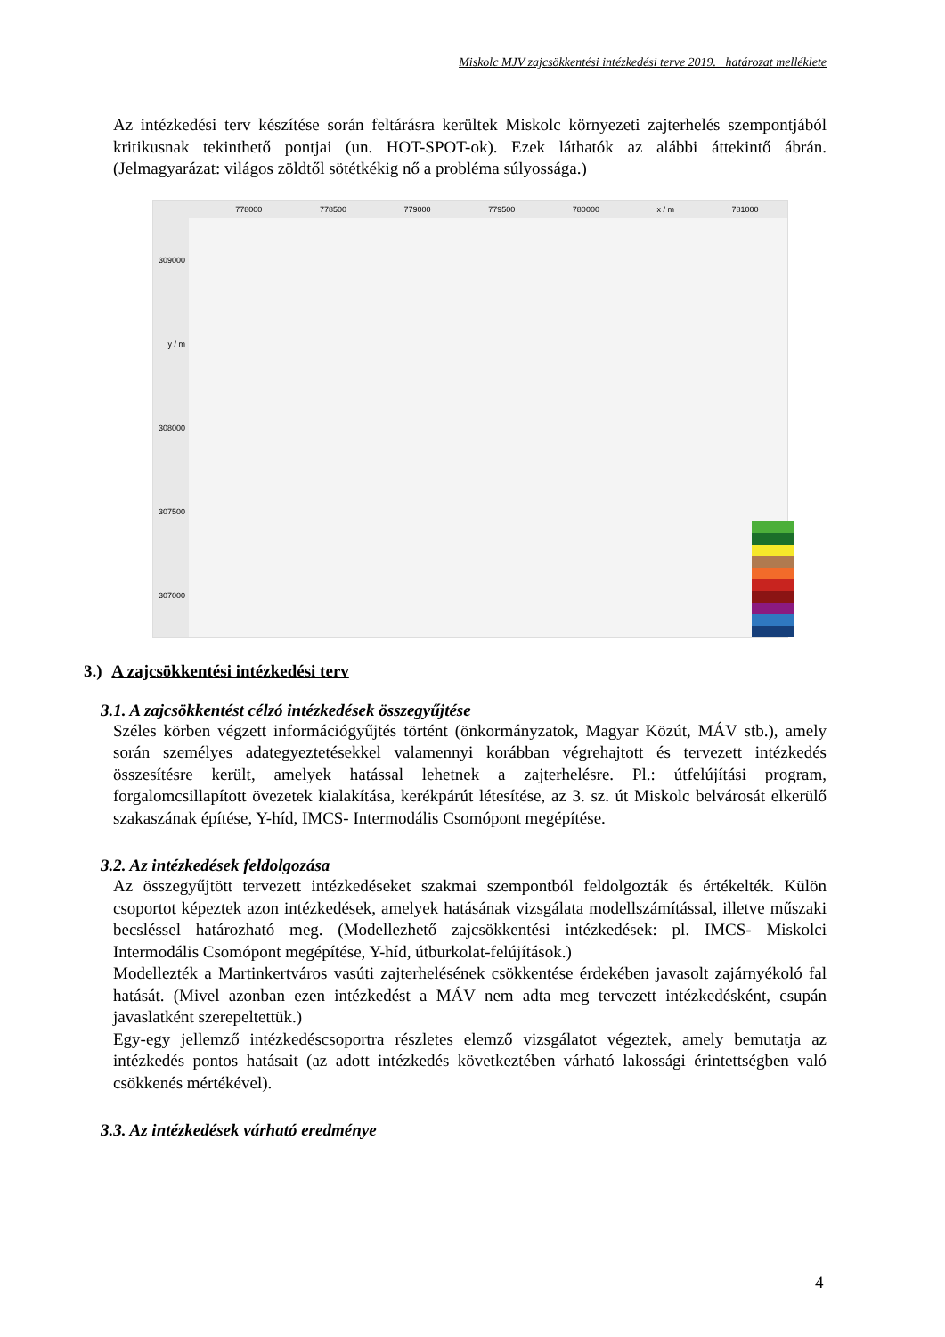Miskolc MJV zajcsökkentési intézkedési terve 2019. határozat melléklete
Az intézkedési terv készítése során feltárásra kerültek Miskolc környezeti zajterhelés szempontjából kritikusnak tekinthető pontjai (un. HOT-SPOT-ok). Ezek láthatók az alábbi áttekintő ábrán. (Jelmagyarázat: világos zöldtől sötétkékig nő a probléma súlyossága.)
778000 778500 779000 779500 780000 x / m 781000
309000
y / m
308000
307500
307000
3.) A zajcsökkentési intézkedési terv
3.1. A zajcsökkentést célzó intézkedések összegyűjtése
Széles körben végzett információgyűjtés történt (önkormányzatok, Magyar Közút, MÁV stb.), amely során személyes adategyeztetésekkel valamennyi korábban végrehajtott és tervezett intézkedés összesítésre került, amelyek hatással lehetnek a zajterhelésre. Pl.: útfelújítási program, forgalomcsillapított övezetek kialakítása, kerékpárút létesítése, az 3. sz. út Miskolc belvárosát elkerülő szakaszának építése, Y-híd, IMCS- Intermodális Csomópont megépítése.
3.2. Az intézkedések feldolgozása
Az összegyűjtött tervezett intézkedéseket szakmai szempontból feldolgozták és értékelték. Külön csoportot képeztek azon intézkedések, amelyek hatásának vizsgálata modellszámítással, illetve műszaki becsléssel határozható meg. (Modellezhető zajcsökkentési intézkedések: pl. IMCS- Miskolci Intermodális Csomópont megépítése, Y-híd, útburkolat-felújítások.)
Modellezték a Martinkertváros vasúti zajterhelésének csökkentése érdekében javasolt zajárnyékoló fal hatását. (Mivel azonban ezen intézkedést a MÁV nem adta meg tervezett intézkedésként, csupán javaslatként szerepeltettük.)
Egy-egy jellemző intézkedéscsoportra részletes elemző vizsgálatot végeztek, amely bemutatja az intézkedés pontos hatásait (az adott intézkedés következtében várható lakossági érintettségben való csökkenés mértékével).
3.3. Az intézkedések várható eredménye
4